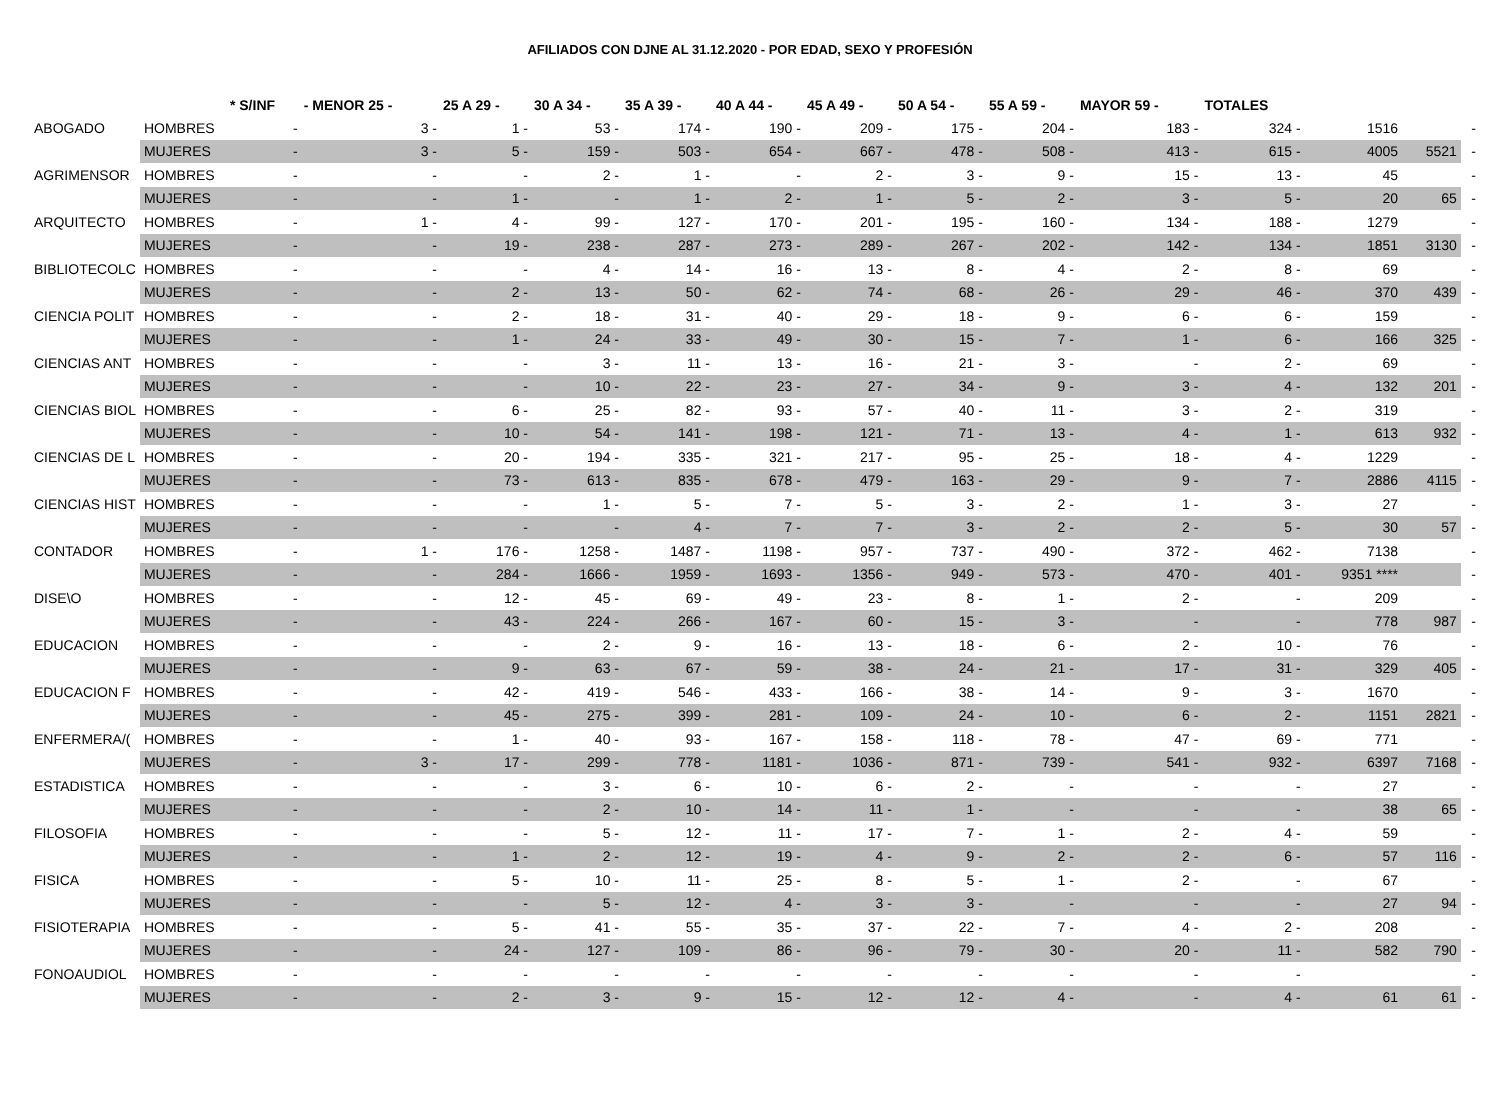AFILIADOS CON DJNE AL 31.12.2020 - POR EDAD, SEXO Y PROFESIÓN
| | | * S/INF | - MENOR 25 - | 25 A 29 - | 30 A 34 - | 35 A 39 - | 40 A 44 - | 45 A 49 - | 50 A 54 - | 55 A 59 - | MAYOR 59 - | TOTALES | | | |
| --- | --- | --- | --- | --- | --- | --- | --- | --- | --- | --- | --- | --- | --- | --- | --- |
| ABOGADO | HOMBRES | - | 3 - | 1 - | 53 - | 174 - | 190 - | 209 - | 175 - | 204 - | 183 - | 324 - | 1516 | | - |
| | MUJERES | - | 3 - | 5 - | 159 - | 503 - | 654 - | 667 - | 478 - | 508 - | 413 - | 615 - | 4005 | 5521 | - |
| AGRIMENSOR | HOMBRES | - | - | - | 2 - | 1 - | - | 2 - | 3 - | 9 - | 15 - | 13 - | 45 | | - |
| | MUJERES | - | - | 1 - | - | 1 - | 2 - | 1 - | 5 - | 2 - | 3 - | 5 - | 20 | 65 | - |
| ARQUITECTO | HOMBRES | - | 1 - | 4 - | 99 - | 127 - | 170 - | 201 - | 195 - | 160 - | 134 - | 188 - | 1279 | | - |
| | MUJERES | - | - | 19 - | 238 - | 287 - | 273 - | 289 - | 267 - | 202 - | 142 - | 134 - | 1851 | 3130 | - |
| BIBLIOTECOLC | HOMBRES | - | - | - | 4 - | 14 - | 16 - | 13 - | 8 - | 4 - | 2 - | 8 - | 69 | | - |
| | MUJERES | - | - | 2 - | 13 - | 50 - | 62 - | 74 - | 68 - | 26 - | 29 - | 46 - | 370 | 439 | - |
| CIENCIA POLIT | HOMBRES | - | - | 2 - | 18 - | 31 - | 40 - | 29 - | 18 - | 9 - | 6 - | 6 - | 159 | | - |
| | MUJERES | - | - | 1 - | 24 - | 33 - | 49 - | 30 - | 15 - | 7 - | 1 - | 6 - | 166 | 325 | - |
| CIENCIAS ANT | HOMBRES | - | - | - | 3 - | 11 - | 13 - | 16 - | 21 - | 3 - | - | 2 - | 69 | | - |
| | MUJERES | - | - | - | 10 - | 22 - | 23 - | 27 - | 34 - | 9 - | 3 - | 4 - | 132 | 201 | - |
| CIENCIAS BIOL | HOMBRES | - | - | 6 - | 25 - | 82 - | 93 - | 57 - | 40 - | 11 - | 3 - | 2 - | 319 | | - |
| | MUJERES | - | - | 10 - | 54 - | 141 - | 198 - | 121 - | 71 - | 13 - | 4 - | 1 - | 613 | 932 | - |
| CIENCIAS DE L | HOMBRES | - | - | 20 - | 194 - | 335 - | 321 - | 217 - | 95 - | 25 - | 18 - | 4 - | 1229 | | - |
| | MUJERES | - | - | 73 - | 613 - | 835 - | 678 - | 479 - | 163 - | 29 - | 9 - | 7 - | 2886 | 4115 | - |
| CIENCIAS HIST | HOMBRES | - | - | - | 1 - | 5 - | 7 - | 5 - | 3 - | 2 - | 1 - | 3 - | 27 | | - |
| | MUJERES | - | - | - | - | 4 - | 7 - | 7 - | 3 - | 2 - | 2 - | 5 - | 30 | 57 | - |
| CONTADOR | HOMBRES | - | 1 - | 176 - | 1258 - | 1487 - | 1198 - | 957 - | 737 - | 490 - | 372 - | 462 - | 7138 | | - |
| | MUJERES | - | - | 284 - | 1666 - | 1959 - | 1693 - | 1356 - | 949 - | 573 - | 470 - | 401 - | 9351 **** | | - |
| DISE\O | HOMBRES | - | - | 12 - | 45 - | 69 - | 49 - | 23 - | 8 - | 1 - | 2 - | - | 209 | | - |
| | MUJERES | - | - | 43 - | 224 - | 266 - | 167 - | 60 - | 15 - | 3 - | - | - | 778 | 987 | - |
| EDUCACION | HOMBRES | - | - | - | 2 - | 9 - | 16 - | 13 - | 18 - | 6 - | 2 - | 10 - | 76 | | - |
| | MUJERES | - | - | 9 - | 63 - | 67 - | 59 - | 38 - | 24 - | 21 - | 17 - | 31 - | 329 | 405 | - |
| EDUCACION F | HOMBRES | - | - | 42 - | 419 - | 546 - | 433 - | 166 - | 38 - | 14 - | 9 - | 3 - | 1670 | | - |
| | MUJERES | - | - | 45 - | 275 - | 399 - | 281 - | 109 - | 24 - | 10 - | 6 - | 2 - | 1151 | 2821 | - |
| ENFERMERA/( | HOMBRES | - | - | 1 - | 40 - | 93 - | 167 - | 158 - | 118 - | 78 - | 47 - | 69 - | 771 | | - |
| | MUJERES | - | 3 - | 17 - | 299 - | 778 - | 1181 - | 1036 - | 871 - | 739 - | 541 - | 932 - | 6397 | 7168 | - |
| ESTADISTICA | HOMBRES | - | - | - | 3 - | 6 - | 10 - | 6 - | 2 - | - | - | - | 27 | | - |
| | MUJERES | - | - | - | 2 - | 10 - | 14 - | 11 - | 1 - | - | - | - | 38 | 65 | - |
| FILOSOFIA | HOMBRES | - | - | - | 5 - | 12 - | 11 - | 17 - | 7 - | 1 - | 2 - | 4 - | 59 | | - |
| | MUJERES | - | - | 1 - | 2 - | 12 - | 19 - | 4 - | 9 - | 2 - | 2 - | 6 - | 57 | 116 | - |
| FISICA | HOMBRES | - | - | 5 - | 10 - | 11 - | 25 - | 8 - | 5 - | 1 - | 2 - | - | 67 | | - |
| | MUJERES | - | - | - | 5 - | 12 - | 4 - | 3 - | 3 - | - | - | - | 27 | 94 | - |
| FISIOTERAPIA | HOMBRES | - | - | 5 - | 41 - | 55 - | 35 - | 37 - | 22 - | 7 - | 4 - | 2 - | 208 | | - |
| | MUJERES | - | - | 24 - | 127 - | 109 - | 86 - | 96 - | 79 - | 30 - | 20 - | 11 - | 582 | 790 | - |
| FONOAUDIOL | HOMBRES | - | - | - | - | - | - | - | - | - | - | - | | | - |
| | MUJERES | - | - | 2 - | 3 - | 9 - | 15 - | 12 - | 12 - | 4 - | - | 4 - | 61 | 61 | - |